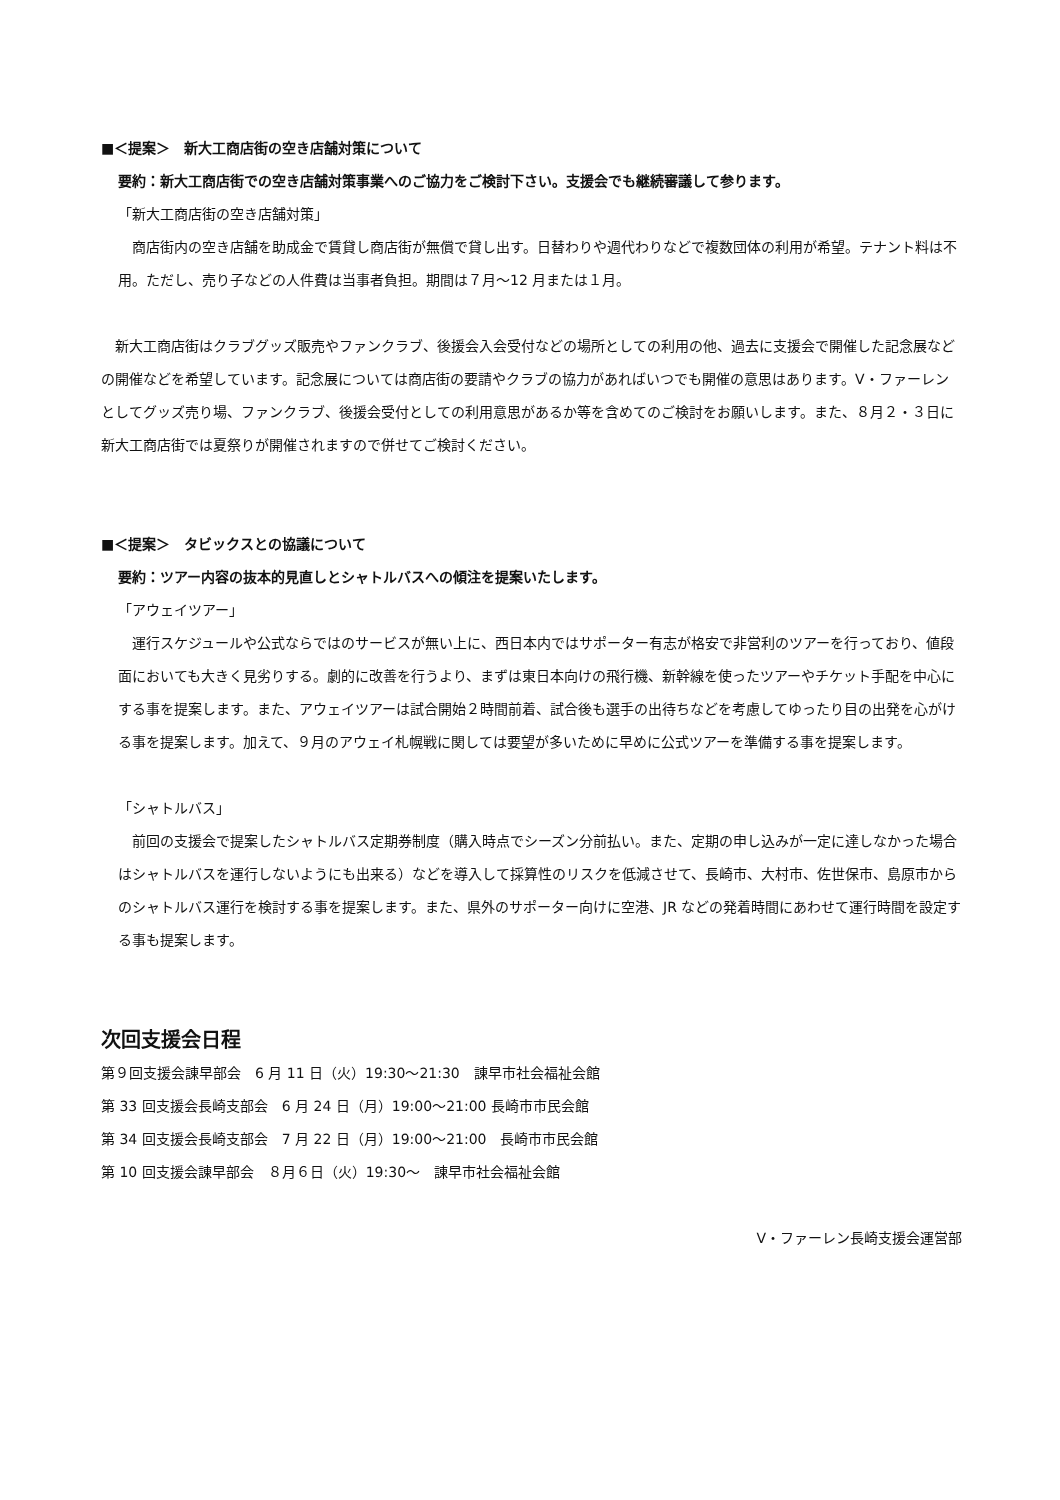■＜提案＞　新大工商店街の空き店舗対策について
要約：新大工商店街での空き店舗対策事業へのご協力をご検討下さい。支援会でも継続審議して参ります。
「新大工商店街の空き店舗対策」
　商店街内の空き店舗を助成金で賃貸し商店街が無償で貸し出す。日替わりや週代わりなどで複数団体の利用が希望。テナント料は不用。ただし、売り子などの人件費は当事者負担。期間は７月～12 月または１月。
　新大工商店街はクラブグッズ販売やファンクラブ、後援会入会受付などの場所としての利用の他、過去に支援会で開催した記念展などの開催などを希望しています。記念展については商店街の要請やクラブの協力があればいつでも開催の意思はあります。V・ファーレンとしてグッズ売り場、ファンクラブ、後援会受付としての利用意思があるか等を含めてのご検討をお願いします。また、８月２・３日に新大工商店街では夏祭りが開催されますので併せてご検討ください。
■＜提案＞　タビックスとの協議について
要約：ツアー内容の抜本的見直しとシャトルバスへの傾注を提案いたします。
「アウェイツアー」
　運行スケジュールや公式ならではのサービスが無い上に、西日本内ではサポーター有志が格安で非営利のツアーを行っており、値段面においても大きく見劣りする。劇的に改善を行うより、まずは東日本向けの飛行機、新幹線を使ったツアーやチケット手配を中心にする事を提案します。また、アウェイツアーは試合開始２時間前着、試合後も選手の出待ちなどを考慮してゆったり目の出発を心がける事を提案します。加えて、９月のアウェイ札幌戦に関しては要望が多いために早めに公式ツアーを準備する事を提案します。
「シャトルバス」
　前回の支援会で提案したシャトルバス定期券制度（購入時点でシーズン分前払い。また、定期の申し込みが一定に達しなかった場合はシャトルバスを運行しないようにも出来る）などを導入して採算性のリスクを低減させて、長崎市、大村市、佐世保市、島原市からのシャトルバス運行を検討する事を提案します。また、県外のサポーター向けに空港、JR などの発着時間にあわせて運行時間を設定する事も提案します。
次回支援会日程
第９回支援会諌早部会　6 月 11 日（火）19:30～21:30　諌早市社会福祉会館
第 33 回支援会長崎支部会　6 月 24 日（月）19:00～21:00 長崎市市民会館
第 34 回支援会長崎支部会　7 月 22 日（月）19:00～21:00　長崎市市民会館
第 10 回支援会諌早部会　８月６日（火）19:30～　諌早市社会福祉会館
V・ファーレン長崎支援会運営部